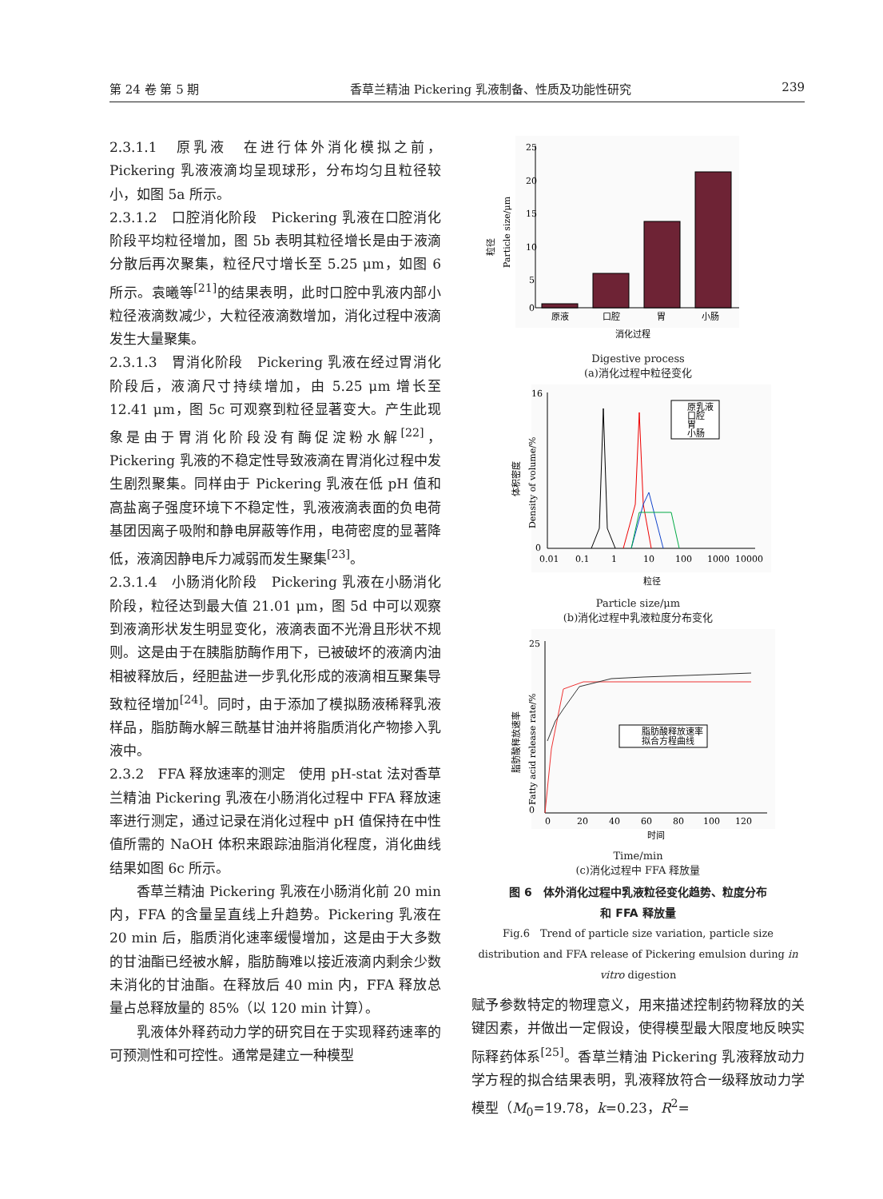第 24 卷 第 5 期 香草兰精油 Pickering 乳液制备、性质及功能性研究 239
2.3.1.1　原乳液　在进行体外消化模拟之前，Pickering 乳液液滴均呈现球形，分布均匀且粒径较小，如图 5a 所示。
2.3.1.2　口腔消化阶段　Pickering 乳液在口腔消化阶段平均粒径增加，图 5b 表明其粒径增长是由于液滴分散后再次聚集，粒径尺寸增长至 5.25 μm，如图 6 所示。袁曦等<sup>[21]</sup>的结果表明，此时口腔中乳液内部小粒径液滴数减少，大粒径液滴数增加，消化过程中液滴发生大量聚集。
2.3.1.3　胃消化阶段　Pickering 乳液在经过胃消化阶段后，液滴尺寸持续增加，由 5.25 μm 增长至 12.41 μm，图 5c 可观察到粒径显著变大。产生此现象是由于胃消化阶段没有酶促淀粉水解<sup>[22]</sup>，Pickering 乳液的不稳定性导致液滴在胃消化过程中发生剧烈聚集。同样由于 Pickering 乳液在低 pH 值和高盐离子强度环境下不稳定性，乳液液滴表面的负电荷基团因离子吸附和静电屏蔽等作用，电荷密度的显著降低，液滴因静电斥力减弱而发生聚集<sup>[23]</sup>。
2.3.1.4　小肠消化阶段　Pickering 乳液在小肠消化阶段，粒径达到最大值 21.01 μm，图 5d 中可以观察到液滴形状发生明显变化，液滴表面不光滑且形状不规则。这是由于在胰脂肪酶作用下，已被破坏的液滴内油相被释放后，经胆盐进一步乳化形成的液滴相互聚集导致粒径增加<sup>[24]</sup>。同时，由于添加了模拟肠液稀释乳液样品，脂肪酶水解三酰基甘油并将脂质消化产物掺入乳液中。
2.3.2　FFA 释放速率的测定　使用 pH-stat 法对香草兰精油 Pickering 乳液在小肠消化过程中 FFA 释放速率进行测定，通过记录在消化过程中 pH 值保持在中性值所需的 NaOH 体积来跟踪油脂消化程度，消化曲线结果如图 6c 所示。
香草兰精油 Pickering 乳液在小肠消化前 20 min 内，FFA 的含量呈直线上升趋势。Pickering 乳液在 20 min 后，脂质消化速率缓慢增加，这是由于大多数的甘油酯已经被水解，脂肪酶难以接近液滴内剩余少数未消化的甘油酯。在释放后 40 min 内，FFA 释放总量占总释放量的 85%（以 120 min 计算）。
乳液体外释药动力学的研究目在于实现释药速率的可预测性和可控性。通常是建立一种模型
25
20
15
10
5
0
原液
口腔
胃
小肠
消化过程
粒径
Particle size/μm
Digestive process
(a)消化过程中粒径变化
16
0
原乳液
口腔
胃
小肠
0.01
0.1
1
10
100
1000
10000
粒径
体积密度
Density of volume/%
Particle size/μm
(b)消化过程中乳液粒度分布变化
25
0
脂肪酸释放速率
拟合方程曲线
0
20
40
60
80
100
120
时间
脂肪酸释放速率
Fatty acid release rate/%
Time/min
(c)消化过程中 FFA 释放量
图 6　体外消化过程中乳液粒径变化趋势、粒度分布
和 FFA 释放量
Fig.6　Trend of particle size variation, particle size distribution and FFA release of Pickering emulsion during in vitro digestion
赋予参数特定的物理意义，用来描述控制药物释放的关键因素，并做出一定假设，使得模型最大限度地反映实际释药体系<sup>[25]</sup>。香草兰精油 Pickering 乳液释放动力学方程的拟合结果表明，乳液释放符合一级释放动力学模型（M<sub>0</sub>=19.78，k=0.23，R<sup>2</sup>=